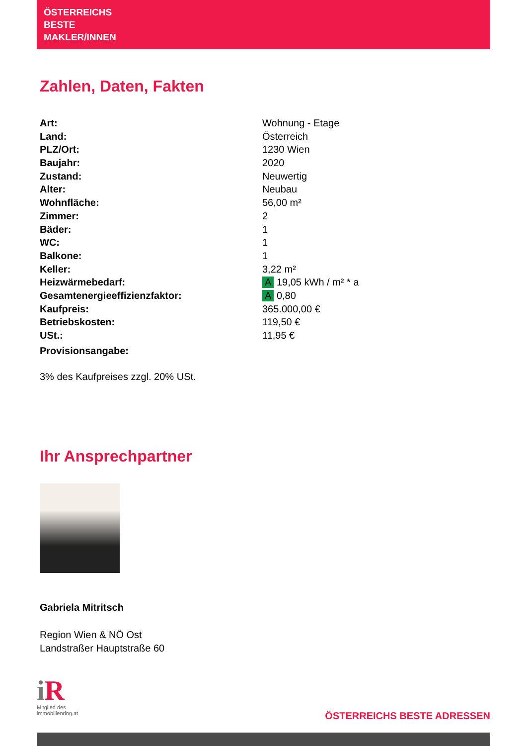ÖSTERREICHS
BESTE
MAKLER/INNEN
Zahlen, Daten, Fakten
| Art: | Wohnung - Etage |
| Land: | Österreich |
| PLZ/Ort: | 1230 Wien |
| Baujahr: | 2020 |
| Zustand: | Neuwertig |
| Alter: | Neubau |
| Wohnfläche: | 56,00 m² |
| Zimmer: | 2 |
| Bäder: | 1 |
| WC: | 1 |
| Balkone: | 1 |
| Keller: | 3,22 m² |
| Heizwärmebedarf: | A 19,05 kWh / m² * a |
| Gesamtenergieeffizienzfaktor: | A 0,80 |
| Kaufpreis: | 365.000,00 € |
| Betriebskosten: | 119,50 € |
| USt.: | 11,95 € |
| Provisionsangabe: | |
3% des Kaufpreises zzgl. 20% USt.
Ihr Ansprechpartner
Gabriela Mitritsch
Region Wien & NÖ Ost
Landstraßer Hauptstraße 60
i R
Mitglied des
immobilienring.at
ÖSTERREICHS BESTE ADRESSEN